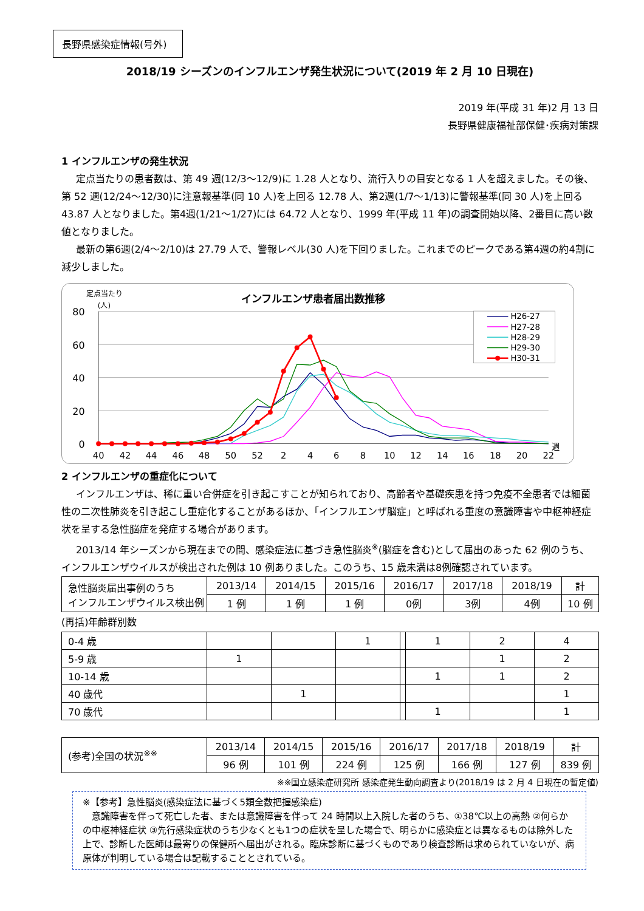長野県感染症情報(号外)
2018/19 シーズンのインフルエンザ発生状況について(2019 年 2 月 10 日現在)
2019 年(平成 31 年)2 月 13 日
長野県健康福祉部保健･疾病対策課
1 インフルエンザの発生状況
定点当たりの患者数は、第 49 週(12/3～12/9)に 1.28 人となり、流行入りの目安となる 1 人を超えました。その後、第 52 週(12/24～12/30)に注意報基準(同 10 人)を上回る 12.78 人、第2週(1/7～1/13)に警報基準(同 30 人)を上回る 43.87 人となりました。第4週(1/21～1/27)には 64.72 人となり、1999 年(平成 11 年)の調査開始以降、2番目に高い数値となりました。
最新の第6週(2/4～2/10)は 27.79 人で、警報レベル(30 人)を下回りました。これまでのピークである第4週の約4割に減少しました。
定点当たり
(人)
インフルエンザ患者届出数推移
80
60
40
20
0
40
42
44
46
48
50
52
2
4
6
8
10
12
14
16
18
20
22
週
H26-27
H27-28
H28-29
H29-30
H30-31
2 インフルエンザの重症化について
インフルエンザは、稀に重い合併症を引き起こすことが知られており、高齢者や基礎疾患を持つ免疫不全患者では細菌性の二次性肺炎を引き起こし重症化することがあるほか、「インフルエンザ脳症」と呼ばれる重度の意識障害や中枢神経症状を呈する急性脳症を発症する場合があります。
2013/14 年シーズンから現在までの間、感染症法に基づき急性脳炎<sup>※</sup>(脳症を含む)として届出のあった 62 例のうち、インフルエンザウイルスが検出された例は 10 例ありました。このうち、15 歳未満は8例確認されています。
| 急性脳炎届出事例のうち インフルエンザウイルス検出例 | 2013/14 | 2014/15 | 2015/16 | 2016/17 | 2017/18 | 2018/19 | 計 |
| | 1 例 | 1 例 | 1 例 | 0例 | 3例 | 4例 | 10 例 |
(再括)年齢群別数
| 0-4 歳 | | | 1 | | 1 | 2 | 4 |
| 5-9 歳 | 1 | | | | | 1 | 2 |
| 10-14 歳 | | | | | 1 | 1 | 2 |
| 40 歳代 | | 1 | | | | | 1 |
| 70 歳代 | | | | | 1 | | 1 |
| (参考)全国の状況<sup>※※</sup> | 2013/14 | 2014/15 | 2015/16 | 2016/17 | 2017/18 | 2018/19 | 計 |
| | 96 例 | 101 例 | 224 例 | 125 例 | 166 例 | 127 例 | 839 例 |
※※国立感染症研究所 感染症発生動向調査より(2018/19 は 2 月 4 日現在の暫定値)
※【参考】急性脳炎(感染症法に基づく5類全数把握感染症)
　意識障害を伴って死亡した者、または意識障害を伴って 24 時間以上入院した者のうち、①38℃以上の高熱 ②何らかの中枢神経症状 ③先行感染症状のうち少なくとも1つの症状を呈した場合で、明らかに感染症とは異なるものは除外した上で、診断した医師は最寄りの保健所へ届出がされる。臨床診断に基づくものであり検査診断は求められていないが、病原体が判明している場合は記載することとされている。